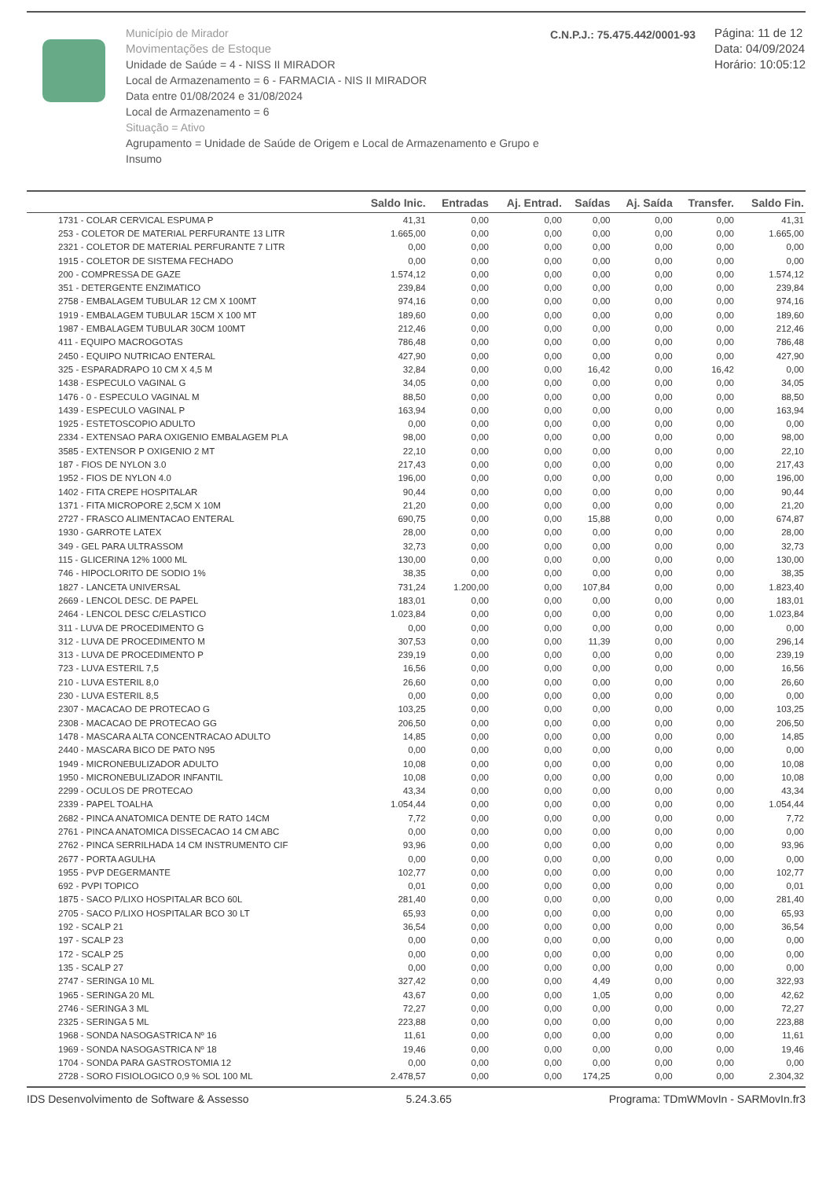Município de Mirador
Movimentações de Estoque
Unidade de Saúde = 4 - NISS II MIRADOR
Local de Armazenamento = 6 - FARMACIA - NIS II MIRADOR
Data entre 01/08/2024 e 31/08/2024
Local de Armazenamento = 6
Situação = Ativo
Agrupamento = Unidade de Saúde de Origem e Local de Armazenamento e Grupo e Insumo
C.N.P.J.: 75.475.442/0001-93
Página: 11 de 12
Data: 04/09/2024
Horário: 10:05:12
| | Saldo Inic. | Entradas | Aj. Entrad. | Saídas | Aj. Saída | Transfer. | Saldo Fin. |
| --- | --- | --- | --- | --- | --- | --- | --- |
| 1731 - COLAR CERVICAL ESPUMA P | 41,31 | 0,00 | 0,00 | 0,00 | 0,00 | 0,00 | 41,31 |
| 253 - COLETOR DE MATERIAL PERFURANTE 13 LITR | 1.665,00 | 0,00 | 0,00 | 0,00 | 0,00 | 0,00 | 1.665,00 |
| 2321 - COLETOR DE MATERIAL PERFURANTE 7 LITR | 0,00 | 0,00 | 0,00 | 0,00 | 0,00 | 0,00 | 0,00 |
| 1915 - COLETOR DE SISTEMA FECHADO | 0,00 | 0,00 | 0,00 | 0,00 | 0,00 | 0,00 | 0,00 |
| 200 - COMPRESSA DE GAZE | 1.574,12 | 0,00 | 0,00 | 0,00 | 0,00 | 0,00 | 1.574,12 |
| 351 - DETERGENTE ENZIMATICO | 239,84 | 0,00 | 0,00 | 0,00 | 0,00 | 0,00 | 239,84 |
| 2758 - EMBALAGEM TUBULAR 12 CM X 100MT | 974,16 | 0,00 | 0,00 | 0,00 | 0,00 | 0,00 | 974,16 |
| 1919 - EMBALAGEM TUBULAR 15CM X 100 MT | 189,60 | 0,00 | 0,00 | 0,00 | 0,00 | 0,00 | 189,60 |
| 1987 - EMBALAGEM TUBULAR 30CM 100MT | 212,46 | 0,00 | 0,00 | 0,00 | 0,00 | 0,00 | 212,46 |
| 411 - EQUIPO MACROGOTAS | 786,48 | 0,00 | 0,00 | 0,00 | 0,00 | 0,00 | 786,48 |
| 2450 - EQUIPO NUTRICAO ENTERAL | 427,90 | 0,00 | 0,00 | 0,00 | 0,00 | 0,00 | 427,90 |
| 325 - ESPARADRAPO 10 CM X 4,5 M | 32,84 | 0,00 | 0,00 | 16,42 | 0,00 | 16,42 | 0,00 |
| 1438 - ESPECULO VAGINAL G | 34,05 | 0,00 | 0,00 | 0,00 | 0,00 | 0,00 | 34,05 |
| 1476 - 0 - ESPECULO VAGINAL M | 88,50 | 0,00 | 0,00 | 0,00 | 0,00 | 0,00 | 88,50 |
| 1439 - ESPECULO VAGINAL P | 163,94 | 0,00 | 0,00 | 0,00 | 0,00 | 0,00 | 163,94 |
| 1925 - ESTETOSCOPIO ADULTO | 0,00 | 0,00 | 0,00 | 0,00 | 0,00 | 0,00 | 0,00 |
| 2334 - EXTENSAO PARA OXIGENIO EMBALAGEM PLA | 98,00 | 0,00 | 0,00 | 0,00 | 0,00 | 0,00 | 98,00 |
| 3585 - EXTENSOR P OXIGENIO 2 MT | 22,10 | 0,00 | 0,00 | 0,00 | 0,00 | 0,00 | 22,10 |
| 187 - FIOS DE NYLON 3.0 | 217,43 | 0,00 | 0,00 | 0,00 | 0,00 | 0,00 | 217,43 |
| 1952 - FIOS DE NYLON 4.0 | 196,00 | 0,00 | 0,00 | 0,00 | 0,00 | 0,00 | 196,00 |
| 1402 - FITA CREPE HOSPITALAR | 90,44 | 0,00 | 0,00 | 0,00 | 0,00 | 0,00 | 90,44 |
| 1371 - FITA MICROPORE 2,5CM X 10M | 21,20 | 0,00 | 0,00 | 0,00 | 0,00 | 0,00 | 21,20 |
| 2727 - FRASCO ALIMENTACAO ENTERAL | 690,75 | 0,00 | 0,00 | 15,88 | 0,00 | 0,00 | 674,87 |
| 1930 - GARROTE LATEX | 28,00 | 0,00 | 0,00 | 0,00 | 0,00 | 0,00 | 28,00 |
| 349 - GEL PARA ULTRASSOM | 32,73 | 0,00 | 0,00 | 0,00 | 0,00 | 0,00 | 32,73 |
| 115 - GLICERINA 12% 1000 ML | 130,00 | 0,00 | 0,00 | 0,00 | 0,00 | 0,00 | 130,00 |
| 746 - HIPOCLORITO DE SODIO 1% | 38,35 | 0,00 | 0,00 | 0,00 | 0,00 | 0,00 | 38,35 |
| 1827 - LANCETA UNIVERSAL | 731,24 | 1.200,00 | 0,00 | 107,84 | 0,00 | 0,00 | 1.823,40 |
| 2669 - LENCOL DESC. DE PAPEL | 183,01 | 0,00 | 0,00 | 0,00 | 0,00 | 0,00 | 183,01 |
| 2464 - LENCOL DESC C/ELASTICO | 1.023,84 | 0,00 | 0,00 | 0,00 | 0,00 | 0,00 | 1.023,84 |
| 311 - LUVA DE PROCEDIMENTO G | 0,00 | 0,00 | 0,00 | 0,00 | 0,00 | 0,00 | 0,00 |
| 312 - LUVA DE PROCEDIMENTO M | 307,53 | 0,00 | 0,00 | 11,39 | 0,00 | 0,00 | 296,14 |
| 313 - LUVA DE PROCEDIMENTO P | 239,19 | 0,00 | 0,00 | 0,00 | 0,00 | 0,00 | 239,19 |
| 723 - LUVA ESTERIL 7,5 | 16,56 | 0,00 | 0,00 | 0,00 | 0,00 | 0,00 | 16,56 |
| 210 - LUVA ESTERIL 8,0 | 26,60 | 0,00 | 0,00 | 0,00 | 0,00 | 0,00 | 26,60 |
| 230 - LUVA ESTERIL 8,5 | 0,00 | 0,00 | 0,00 | 0,00 | 0,00 | 0,00 | 0,00 |
| 2307 - MACACAO DE PROTECAO G | 103,25 | 0,00 | 0,00 | 0,00 | 0,00 | 0,00 | 103,25 |
| 2308 - MACACAO DE PROTECAO GG | 206,50 | 0,00 | 0,00 | 0,00 | 0,00 | 0,00 | 206,50 |
| 1478 - MASCARA ALTA CONCENTRACAO ADULTO | 14,85 | 0,00 | 0,00 | 0,00 | 0,00 | 0,00 | 14,85 |
| 2440 - MASCARA BICO DE PATO N95 | 0,00 | 0,00 | 0,00 | 0,00 | 0,00 | 0,00 | 0,00 |
| 1949 - MICRONEBULIZADOR ADULTO | 10,08 | 0,00 | 0,00 | 0,00 | 0,00 | 0,00 | 10,08 |
| 1950 - MICRONEBULIZADOR INFANTIL | 10,08 | 0,00 | 0,00 | 0,00 | 0,00 | 0,00 | 10,08 |
| 2299 - OCULOS DE PROTECAO | 43,34 | 0,00 | 0,00 | 0,00 | 0,00 | 0,00 | 43,34 |
| 2339 - PAPEL TOALHA | 1.054,44 | 0,00 | 0,00 | 0,00 | 0,00 | 0,00 | 1.054,44 |
| 2682 - PINCA ANATOMICA DENTE DE RATO 14CM | 7,72 | 0,00 | 0,00 | 0,00 | 0,00 | 0,00 | 7,72 |
| 2761 - PINCA ANATOMICA DISSECACAO 14 CM ABC | 0,00 | 0,00 | 0,00 | 0,00 | 0,00 | 0,00 | 0,00 |
| 2762 - PINCA SERRILHADA 14 CM INSTRUMENTO CIF | 93,96 | 0,00 | 0,00 | 0,00 | 0,00 | 0,00 | 93,96 |
| 2677 - PORTA AGULHA | 0,00 | 0,00 | 0,00 | 0,00 | 0,00 | 0,00 | 0,00 |
| 1955 - PVP DEGERMANTE | 102,77 | 0,00 | 0,00 | 0,00 | 0,00 | 0,00 | 102,77 |
| 692 - PVPI TOPICO | 0,01 | 0,00 | 0,00 | 0,00 | 0,00 | 0,00 | 0,01 |
| 1875 - SACO P/LIXO HOSPITALAR BCO 60L | 281,40 | 0,00 | 0,00 | 0,00 | 0,00 | 0,00 | 281,40 |
| 2705 - SACO P/LIXO HOSPITALAR BCO 30 LT | 65,93 | 0,00 | 0,00 | 0,00 | 0,00 | 0,00 | 65,93 |
| 192 - SCALP 21 | 36,54 | 0,00 | 0,00 | 0,00 | 0,00 | 0,00 | 36,54 |
| 197 - SCALP 23 | 0,00 | 0,00 | 0,00 | 0,00 | 0,00 | 0,00 | 0,00 |
| 172 - SCALP 25 | 0,00 | 0,00 | 0,00 | 0,00 | 0,00 | 0,00 | 0,00 |
| 135 - SCALP 27 | 0,00 | 0,00 | 0,00 | 0,00 | 0,00 | 0,00 | 0,00 |
| 2747 - SERINGA 10 ML | 327,42 | 0,00 | 0,00 | 4,49 | 0,00 | 0,00 | 322,93 |
| 1965 - SERINGA 20 ML | 43,67 | 0,00 | 0,00 | 1,05 | 0,00 | 0,00 | 42,62 |
| 2746 - SERINGA 3 ML | 72,27 | 0,00 | 0,00 | 0,00 | 0,00 | 0,00 | 72,27 |
| 2325 - SERINGA 5 ML | 223,88 | 0,00 | 0,00 | 0,00 | 0,00 | 0,00 | 223,88 |
| 1968 - SONDA NASOGASTRICA Nº 16 | 11,61 | 0,00 | 0,00 | 0,00 | 0,00 | 0,00 | 11,61 |
| 1969 - SONDA NASOGASTRICA Nº 18 | 19,46 | 0,00 | 0,00 | 0,00 | 0,00 | 0,00 | 19,46 |
| 1704 - SONDA PARA GASTROSTOMIA 12 | 0,00 | 0,00 | 0,00 | 0,00 | 0,00 | 0,00 | 0,00 |
| 2728 - SORO FISIOLOGICO 0,9 % SOL 100 ML | 2.478,57 | 0,00 | 0,00 | 174,25 | 0,00 | 0,00 | 2.304,32 |
IDS Desenvolvimento de Software & Assesso 5.24.3.65 Programa: TDmWMovIn - SARMovIn.fr3